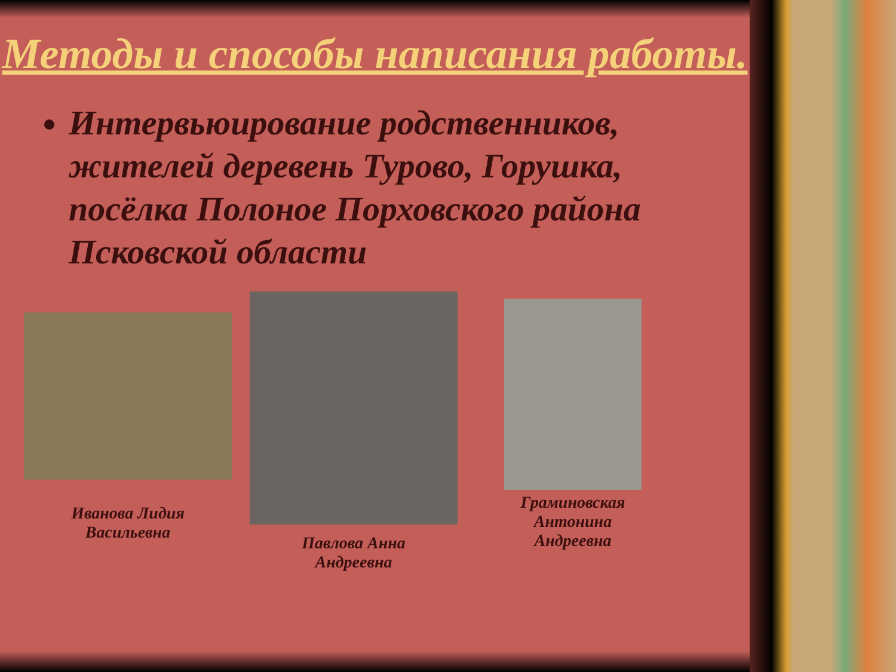Методы и способы написания работы.
Интервьюирование родственников, жителей деревень Турово, Горушка, посёлка Полоное Порховского района Псковской области
Иванова Лидия
Васильевна
Павлова Анна
Андреевна
Граминовская
Антонина
Андреевна